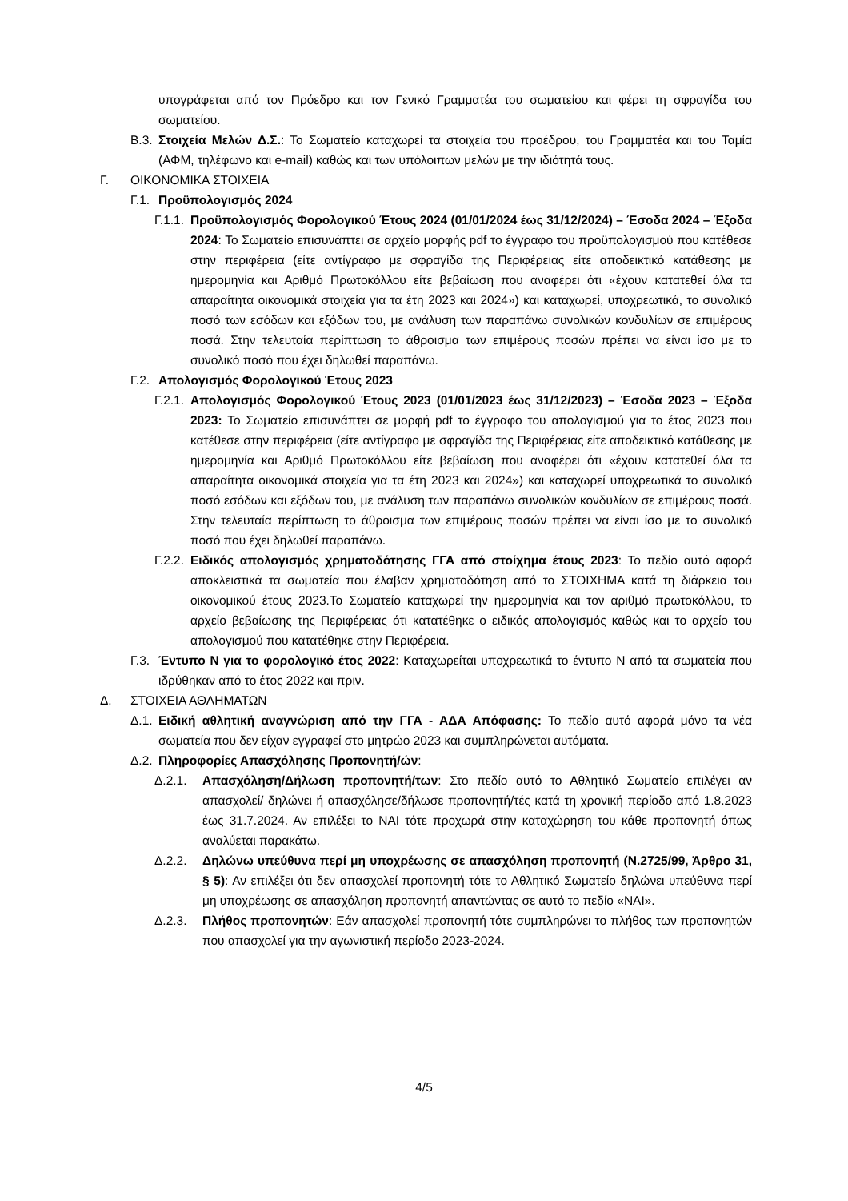υπογράφεται από τον Πρόεδρο και τον Γενικό Γραμματέα του σωματείου και φέρει τη σφραγίδα του σωματείου.
Β.3. Στοιχεία Μελών Δ.Σ.: Το Σωματείο καταχωρεί τα στοιχεία του προέδρου, του Γραμματέα και του Ταμία (ΑΦΜ, τηλέφωνο και e-mail) καθώς και των υπόλοιπων μελών με την ιδιότητά τους.
Γ. ΟΙΚΟΝΟΜΙΚΑ ΣΤΟΙΧΕΙΑ
Γ.1. Προϋπολογισμός 2024
Γ.1.1. Προϋπολογισμός Φορολογικού Έτους 2024 (01/01/2024 έως 31/12/2024) – Έσοδα 2024 – Έξοδα 2024: Το Σωματείο επισυνάπτει σε αρχείο μορφής pdf το έγγραφο του προϋπολογισμού που κατέθεσε στην περιφέρεια (είτε αντίγραφο με σφραγίδα της Περιφέρειας είτε αποδεικτικό κατάθεσης με ημερομηνία και Αριθμό Πρωτοκόλλου είτε βεβαίωση που αναφέρει ότι «έχουν κατατεθεί όλα τα απαραίτητα οικονομικά στοιχεία για τα έτη 2023 και 2024») και καταχωρεί, υποχρεωτικά, το συνολικό ποσό των εσόδων και εξόδων του, με ανάλυση των παραπάνω συνολικών κονδυλίων σε επιμέρους ποσά. Στην τελευταία περίπτωση το άθροισμα των επιμέρους ποσών πρέπει να είναι ίσο με το συνολικό ποσό που έχει δηλωθεί παραπάνω.
Γ.2. Απολογισμός Φορολογικού Έτους 2023
Γ.2.1. Απολογισμός Φορολογικού Έτους 2023 (01/01/2023 έως 31/12/2023) – Έσοδα 2023 – Έξοδα 2023: Το Σωματείο επισυνάπτει σε μορφή pdf το έγγραφο του απολογισμού για το έτος 2023 που κατέθεσε στην περιφέρεια (είτε αντίγραφο με σφραγίδα της Περιφέρειας είτε αποδεικτικό κατάθεσης με ημερομηνία και Αριθμό Πρωτοκόλλου είτε βεβαίωση που αναφέρει ότι «έχουν κατατεθεί όλα τα απαραίτητα οικονομικά στοιχεία για τα έτη 2023 και 2024») και καταχωρεί υποχρεωτικά το συνολικό ποσό εσόδων και εξόδων του, με ανάλυση των παραπάνω συνολικών κονδυλίων σε επιμέρους ποσά. Στην τελευταία περίπτωση το άθροισμα των επιμέρους ποσών πρέπει να είναι ίσο με το συνολικό ποσό που έχει δηλωθεί παραπάνω.
Γ.2.2. Ειδικός απολογισμός χρηματοδότησης ΓΓΑ από στοίχημα έτους 2023: Το πεδίο αυτό αφορά αποκλειστικά τα σωματεία που έλαβαν χρηματοδότηση από το ΣΤΟΙΧΗΜΑ κατά τη διάρκεια του οικονομικού έτους 2023.Το Σωματείο καταχωρεί την ημερομηνία και τον αριθμό πρωτοκόλλου, το αρχείο βεβαίωσης της Περιφέρειας ότι κατατέθηκε ο ειδικός απολογισμός καθώς και το αρχείο του απολογισμού που κατατέθηκε στην Περιφέρεια.
Γ.3. Έντυπο Ν για το φορολογικό έτος 2022: Καταχωρείται υποχρεωτικά το έντυπο Ν από τα σωματεία που ιδρύθηκαν από το έτος 2022 και πριν.
Δ. ΣΤΟΙΧΕΙΑ ΑΘΛΗΜΑΤΩΝ
Δ.1. Ειδική αθλητική αναγνώριση από την ΓΓΑ - ΑΔΑ Απόφασης: Το πεδίο αυτό αφορά μόνο τα νέα σωματεία που δεν είχαν εγγραφεί στο μητρώο 2023 και συμπληρώνεται αυτόματα.
Δ.2. Πληροφορίες Απασχόλησης Προπονητή/ών:
Δ.2.1. Απασχόληση/Δήλωση προπονητή/των: Στο πεδίο αυτό το Αθλητικό Σωματείο επιλέγει αν απασχολεί/ δηλώνει ή απασχόλησε/δήλωσε προπονητή/τές κατά τη χρονική περίοδο από 1.8.2023 έως 31.7.2024. Αν επιλέξει το ΝΑΙ τότε προχωρά στην καταχώρηση του κάθε προπονητή όπως αναλύεται παρακάτω.
Δ.2.2. Δηλώνω υπεύθυνα περί μη υποχρέωσης σε απασχόληση προπονητή (Ν.2725/99, Άρθρο 31, § 5): Αν επιλέξει ότι δεν απασχολεί προπονητή τότε το Αθλητικό Σωματείο δηλώνει υπεύθυνα περί μη υποχρέωσης σε απασχόληση προπονητή απαντώντας σε αυτό το πεδίο «ΝΑΙ».
Δ.2.3. Πλήθος προπονητών: Εάν απασχολεί προπονητή τότε συμπληρώνει το πλήθος των προπονητών που απασχολεί για την αγωνιστική περίοδο 2023-2024.
4/5